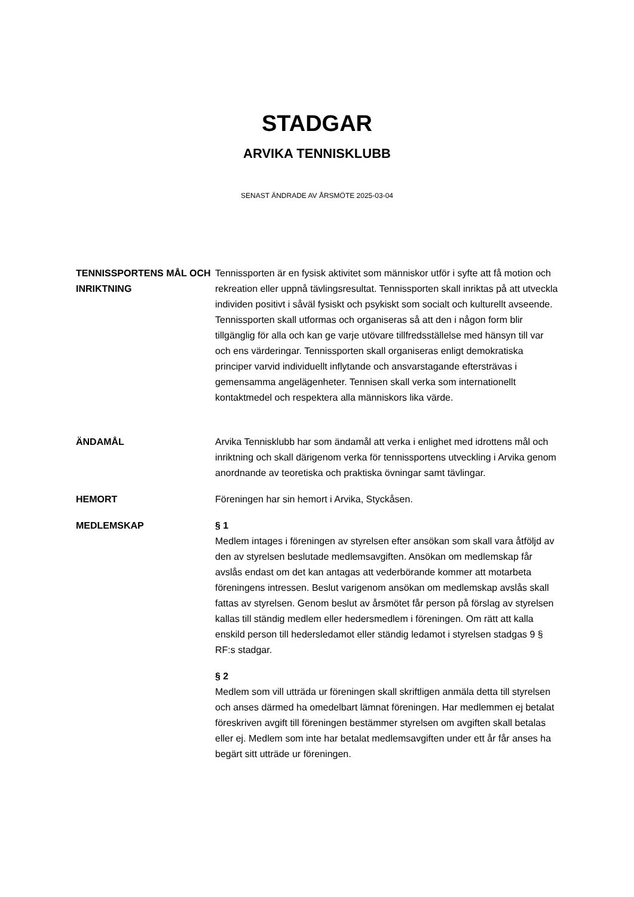STADGAR
ARVIKA TENNISKLUBB
SENAST ÄNDRADE AV ÅRSMÖTE 2025-03-04
TENNISSPORTENS MÅL OCH INRIKTNING
Tennissporten är en fysisk aktivitet som människor utför i syfte att få motion och rekreation eller uppnå tävlingsresultat. Tennissporten skall inriktas på att utveckla individen positivt i såväl fysiskt och psykiskt som socialt och kulturellt avseende. Tennissporten skall utformas och organiseras så att den i någon form blir tillgänglig för alla och kan ge varje utövare tillfredsställelse med hänsyn till var och ens värderingar. Tennissporten skall organiseras enligt demokratiska principer varvid individuellt inflytande och ansvarstagande eftersträvas i gemensamma angelägenheter. Tennisen skall verka som internationellt kontaktmedel och respektera alla människors lika värde.
ÄNDAMÅL Arvika Tennisklubb har som ändamål att verka i enlighet med idrottens mål och inriktning och skall därigenom verka för tennissportens utveckling i Arvika genom anordnande av teoretiska och praktiska övningar samt tävlingar.
HEMORT Föreningen har sin hemort i Arvika, Styckåsen.
MEDLEMSKAP § 1
Medlem intages i föreningen av styrelsen efter ansökan som skall vara åtföljd av den av styrelsen beslutade medlemsavgiften. Ansökan om medlemskap får avslås endast om det kan antagas att vederbörande kommer att motarbeta föreningens intressen. Beslut varigenom ansökan om medlemskap avslås skall fattas av styrelsen. Genom beslut av årsmötet får person på förslag av styrelsen kallas till ständig medlem eller hedersmedlem i föreningen. Om rätt att kalla enskild person till hedersledamot eller ständig ledamot i styrelsen stadgas 9 § RF:s stadgar.
§ 2
Medlem som vill utträda ur föreningen skall skriftligen anmäla detta till styrelsen och anses därmed ha omedelbart lämnat föreningen. Har medlemmen ej betalat föreskriven avgift till föreningen bestämmer styrelsen om avgiften skall betalas eller ej. Medlem som inte har betalat medlemsavgiften under ett år får anses ha begärt sitt utträde ur föreningen.